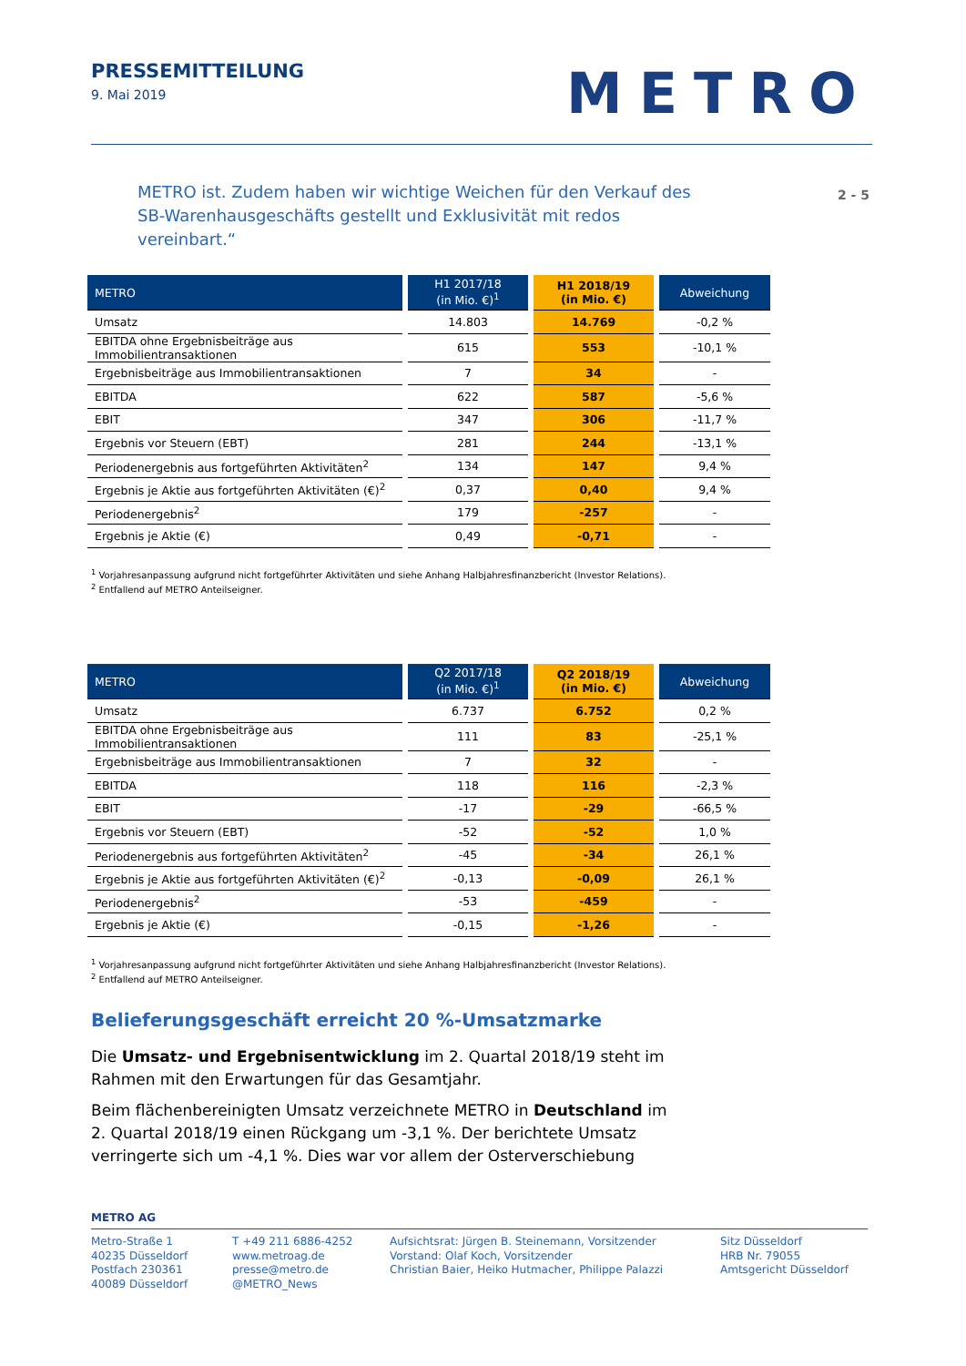PRESSEMITTEILUNG
9. Mai 2019
METRO
METRO ist. Zudem haben wir wichtige Weichen für den Verkauf des SB-Warenhausgeschäfts gestellt und Exklusivität mit redos vereinbart.“
2 - 5
| METRO | H1 2017/18 (in Mio. €)<sup>1</sup> | H1 2018/19 (in Mio. €) | Abweichung |
| --- | --- | --- | --- |
| Umsatz | 14.803 | 14.769 | -0,2 % |
| EBITDA ohne Ergebnisbeiträge aus Immobilientransaktionen | 615 | 553 | -10,1 % |
| Ergebnisbeiträge aus Immobilientransaktionen | 7 | 34 | - |
| EBITDA | 622 | 587 | -5,6 % |
| EBIT | 347 | 306 | -11,7 % |
| Ergebnis vor Steuern (EBT) | 281 | 244 | -13,1 % |
| Periodenergebnis aus fortgeführten Aktivitäten<sup>2</sup> | 134 | 147 | 9,4 % |
| Ergebnis je Aktie aus fortgeführten Aktivitäten (€)<sup>2</sup> | 0,37 | 0,40 | 9,4 % |
| Periodenergebnis<sup>2</sup> | 179 | -257 | - |
| Ergebnis je Aktie (€) | 0,49 | -0,71 | - |
<sup>1</sup> Vorjahresanpassung aufgrund nicht fortgeführter Aktivitäten und siehe Anhang Halbjahresfinanzbericht (Investor Relations).
<sup>2</sup> Entfallend auf METRO Anteilseigner.
| METRO | Q2 2017/18 (in Mio. €)<sup>1</sup> | Q2 2018/19 (in Mio. €) | Abweichung |
| --- | --- | --- | --- |
| Umsatz | 6.737 | 6.752 | 0,2 % |
| EBITDA ohne Ergebnisbeiträge aus Immobilientransaktionen | 111 | 83 | -25,1 % |
| Ergebnisbeiträge aus Immobilientransaktionen | 7 | 32 | - |
| EBITDA | 118 | 116 | -2,3 % |
| EBIT | -17 | -29 | -66,5 % |
| Ergebnis vor Steuern (EBT) | -52 | -52 | 1,0 % |
| Periodenergebnis aus fortgeführten Aktivitäten<sup>2</sup> | -45 | -34 | 26,1 % |
| Ergebnis je Aktie aus fortgeführten Aktivitäten (€)<sup>2</sup> | -0,13 | -0,09 | 26,1 % |
| Periodenergebnis<sup>2</sup> | -53 | -459 | - |
| Ergebnis je Aktie (€) | -0,15 | -1,26 | - |
<sup>1</sup> Vorjahresanpassung aufgrund nicht fortgeführter Aktivitäten und siehe Anhang Halbjahresfinanzbericht (Investor Relations).
<sup>2</sup> Entfallend auf METRO Anteilseigner.
Belieferungsgeschäft erreicht 20 %-Umsatzmarke
Die Umsatz- und Ergebnisentwicklung im 2. Quartal 2018/19 steht im Rahmen mit den Erwartungen für das Gesamtjahr.
Beim flächenbereinigten Umsatz verzeichnete METRO in Deutschland im 2. Quartal 2018/19 einen Rückgang um -3,1 %. Der berichtete Umsatz verringerte sich um -4,1 %. Dies war vor allem der Osterverschiebung
METRO AG
Metro-Straße 1
40235 Düsseldorf
Postfach 230361
40089 Düsseldorf
T +49 211 6886-4252
www.metroag.de
presse@metro.de
@METRO_News
Aufsichtsrat: Jürgen B. Steinemann, Vorsitzender
Vorstand: Olaf Koch, Vorsitzender
Christian Baier, Heiko Hutmacher, Philippe Palazzi
Sitz Düsseldorf
HRB Nr. 79055
Amtsgericht Düsseldorf